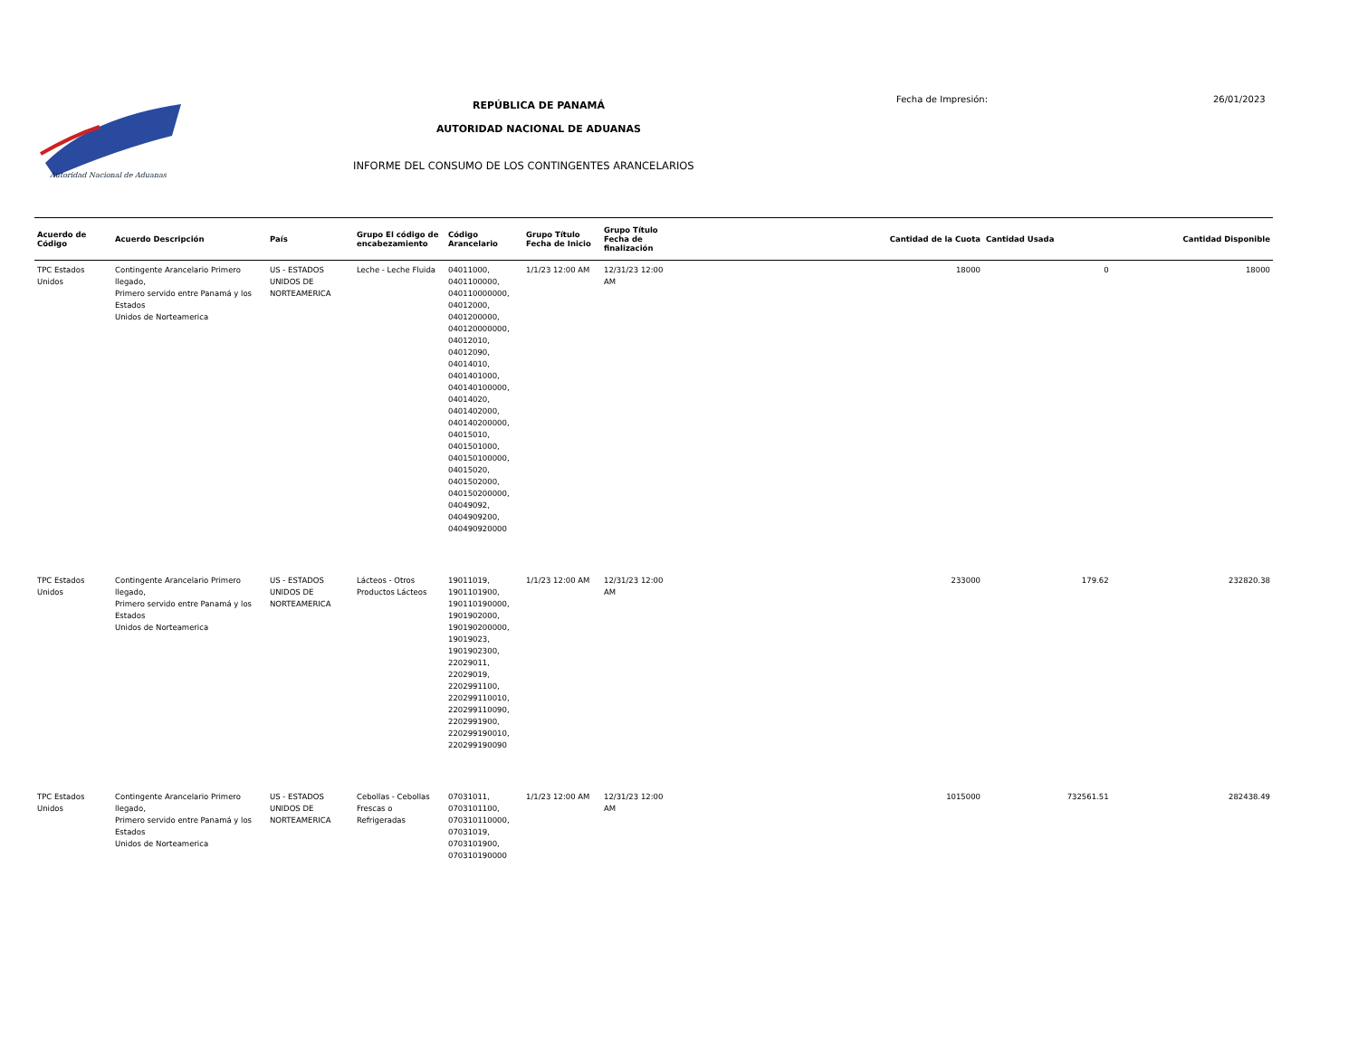Autoridad Nacional de Aduanas
REPÚBLICA DE PANAMÁ
AUTORIDAD NACIONAL DE ADUANAS
INFORME DEL CONSUMO DE LOS CONTINGENTES ARANCELARIOS
Fecha de Impresión: 26/01/2023
| Acuerdo de Código | Acuerdo Descripción | País | Grupo El código de encabezamiento | Código Arancelario | Grupo Título Fecha de Inicio | Grupo Título Fecha de finalización | Cantidad de la Cuota | Cantidad Usada | Cantidad Disponible |
| --- | --- | --- | --- | --- | --- | --- | --- | --- | --- |
| TPC Estados Unidos | Contingente Arancelario Primero llegado, Primero servido entre Panamá y los Estados Unidos de Norteamerica | US - ESTADOS UNIDOS DE NORTEAMERICA | Leche - Leche Fluida | 04011000, 0401100000, 040110000000, 04012000, 0401200000, 040120000000, 04012010, 04012090, 04014010, 0401401000, 040140100000, 04014020, 0401402000, 040140200000, 04015010, 0401501000, 040150100000, 04015020, 0401502000, 040150200000, 04049092, 0404909200, 040490920000 | 1/1/23 12:00 AM | 12/31/23 12:00 AM | 18000 | 0 | 18000 |
| TPC Estados Unidos | Contingente Arancelario Primero llegado, Primero servido entre Panamá y los Estados Unidos de Norteamerica | US - ESTADOS UNIDOS DE NORTEAMERICA | Lácteos - Otros Productos Lácteos | 19011019, 1901101900, 190110190000, 1901902000, 190190200000, 19019023, 1901902300, 22029011, 22029019, 2202991100, 220299110010, 220299110090, 2202991900, 220299190010, 220299190090 | 1/1/23 12:00 AM | 12/31/23 12:00 AM | 233000 | 179.62 | 232820.38 |
| TPC Estados Unidos | Contingente Arancelario Primero llegado, Primero servido entre Panamá y los Estados Unidos de Norteamerica | US - ESTADOS UNIDOS DE NORTEAMERICA | Cebollas - Cebollas Frescas o Refrigeradas | 07031011, 0703101100, 070310110000, 07031019, 0703101900, 070310190000 | 1/1/23 12:00 AM | 12/31/23 12:00 AM | 1015000 | 732561.51 | 282438.49 |